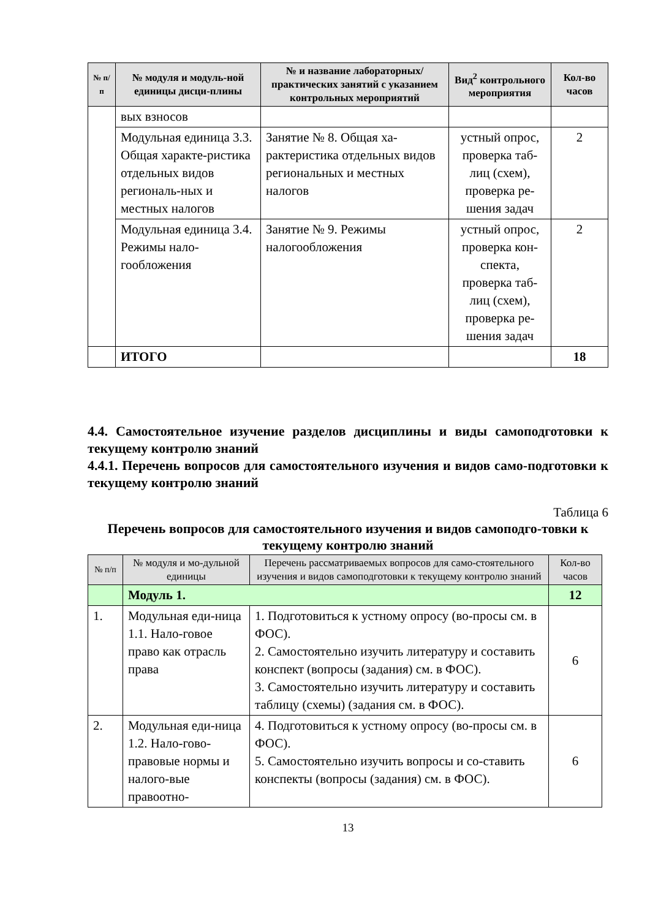| № п/п | № модуля и модуль-ной единицы дисци-плины | № и название лабораторных/ практических занятий с указанием контрольных мероприятий | Вид<sup>2</sup> контрольного мероприятия | Кол-во часов |
| --- | --- | --- | --- | --- |
| | вых взносов | | | |
| | Модульная единица 3.3. Общая характе-ристика отдельных видов региональ-ных и местных налогов | Занятие № 8. Общая ха-рактеристика отдельных видов региональных и местных налогов | устный опрос, проверка таб-лиц (схем), проверка ре-шения задач | 2 |
| | Модульная единица 3.4. Режимы нало-гообложения | Занятие № 9. Режимы налогообложения | устный опрос, проверка кон-спекта, проверка таб-лиц (схем), проверка ре-шения задач | 2 |
| | ИТОГО | | | 18 |
4.4. Самостоятельное изучение разделов дисциплины и виды самоподготовки к текущему контролю знаний
4.4.1. Перечень вопросов для самостоятельного изучения и видов само-подготовки к текущему контролю знаний
Таблица 6
Перечень вопросов для самостоятельного изучения и видов самоподго-товки к текущему контролю знаний
| № п/п | № модуля и мо-дульной единицы | Перечень рассматриваемых вопросов для само-стоятельного изучения и видов самоподготовки к текущему контролю знаний | Кол-во часов |
| --- | --- | --- | --- |
| | Модуль 1. | | 12 |
| 1. | Модульная еди-ница 1.1. Нало-говое право как отрасль права | 1. Подготовиться к устному опросу (во-просы см. в ФОС). 2. Самостоятельно изучить литературу и составить конспект (вопросы (задания) см. в ФОС). 3. Самостоятельно изучить литературу и составить таблицу (схемы) (задания см. в ФОС). | 6 |
| 2. | Модульная еди-ница 1.2. Нало-гово-правовые нормы и налого-вые правоотно- | 4. Подготовиться к устному опросу (во-просы см. в ФОС). 5. Самостоятельно изучить вопросы и со-ставить конспекты (вопросы (задания) см. в ФОС). | 6 |
13